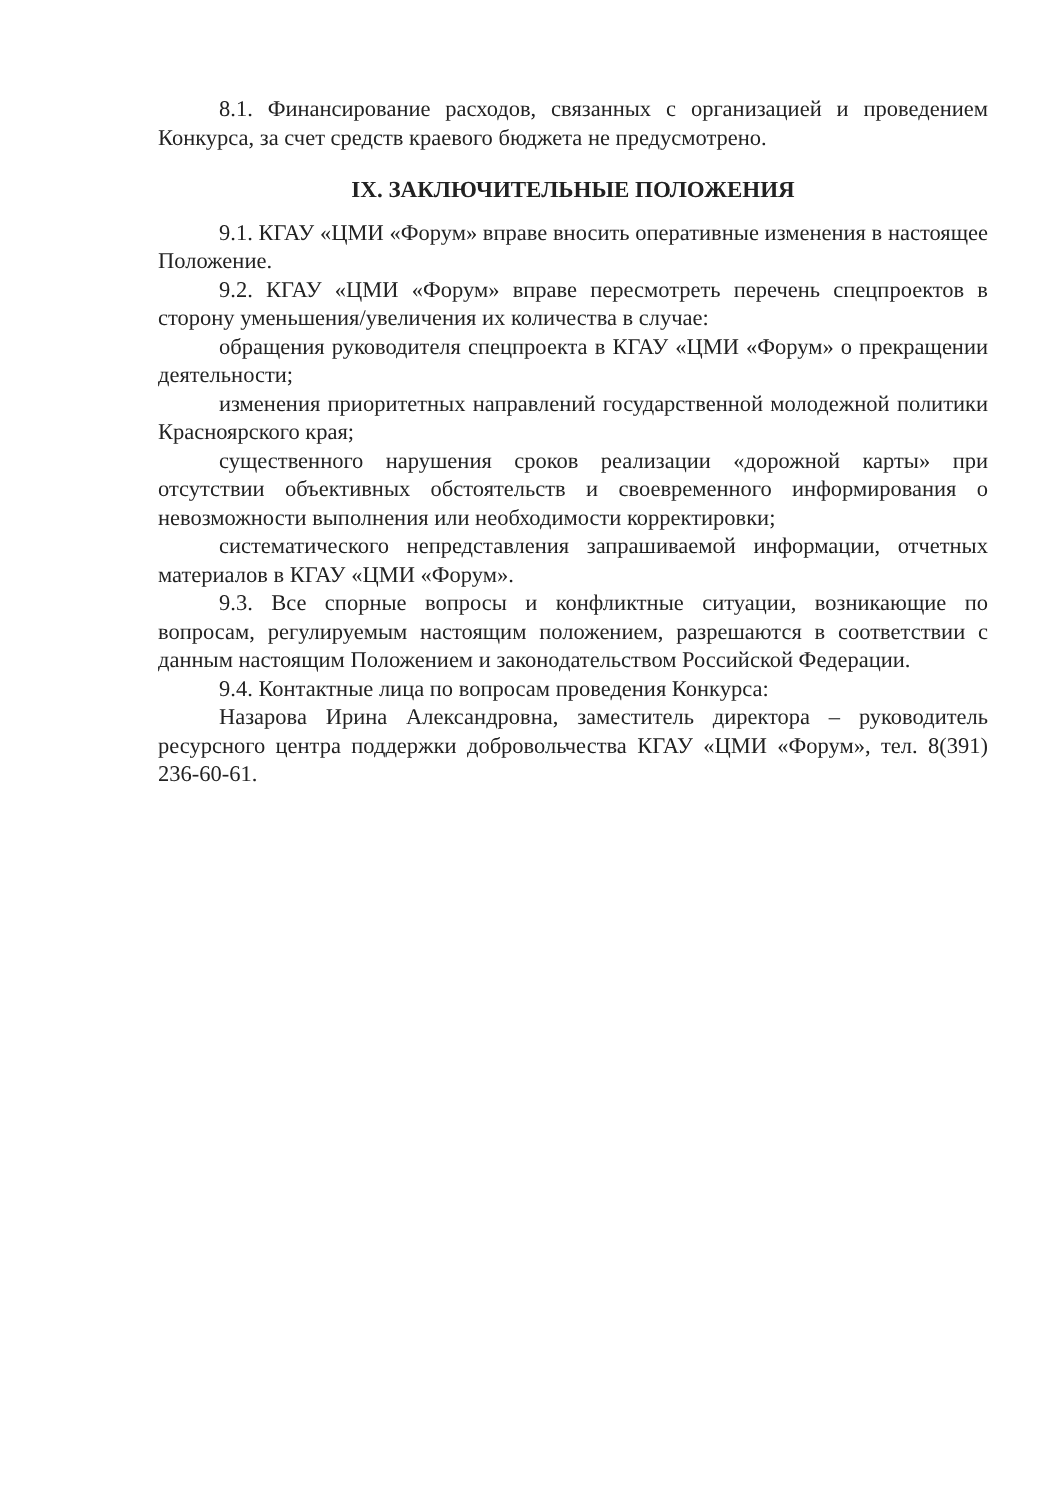8.1. Финансирование расходов, связанных с организацией и проведением Конкурса, за счет средств краевого бюджета не предусмотрено.
IX. ЗАКЛЮЧИТЕЛЬНЫЕ ПОЛОЖЕНИЯ
9.1. КГАУ «ЦМИ «Форум» вправе вносить оперативные изменения в настоящее Положение.
9.2. КГАУ «ЦМИ «Форум» вправе пересмотреть перечень спецпроектов в сторону уменьшения/увеличения их количества в случае:
обращения руководителя спецпроекта в КГАУ «ЦМИ «Форум» о прекращении деятельности;
изменения приоритетных направлений государственной молодежной политики Красноярского края;
существенного нарушения сроков реализации «дорожной карты» при отсутствии объективных обстоятельств и своевременного информирования о невозможности выполнения или необходимости корректировки;
систематического непредставления запрашиваемой информации, отчетных материалов в КГАУ «ЦМИ «Форум».
9.3. Все спорные вопросы и конфликтные ситуации, возникающие по вопросам, регулируемым настоящим положением, разрешаются в соответствии с данным настоящим Положением и законодательством Российской Федерации.
9.4. Контактные лица по вопросам проведения Конкурса:
Назарова Ирина Александровна, заместитель директора – руководитель ресурсного центра поддержки добровольчества КГАУ «ЦМИ «Форум», тел. 8(391) 236-60-61.